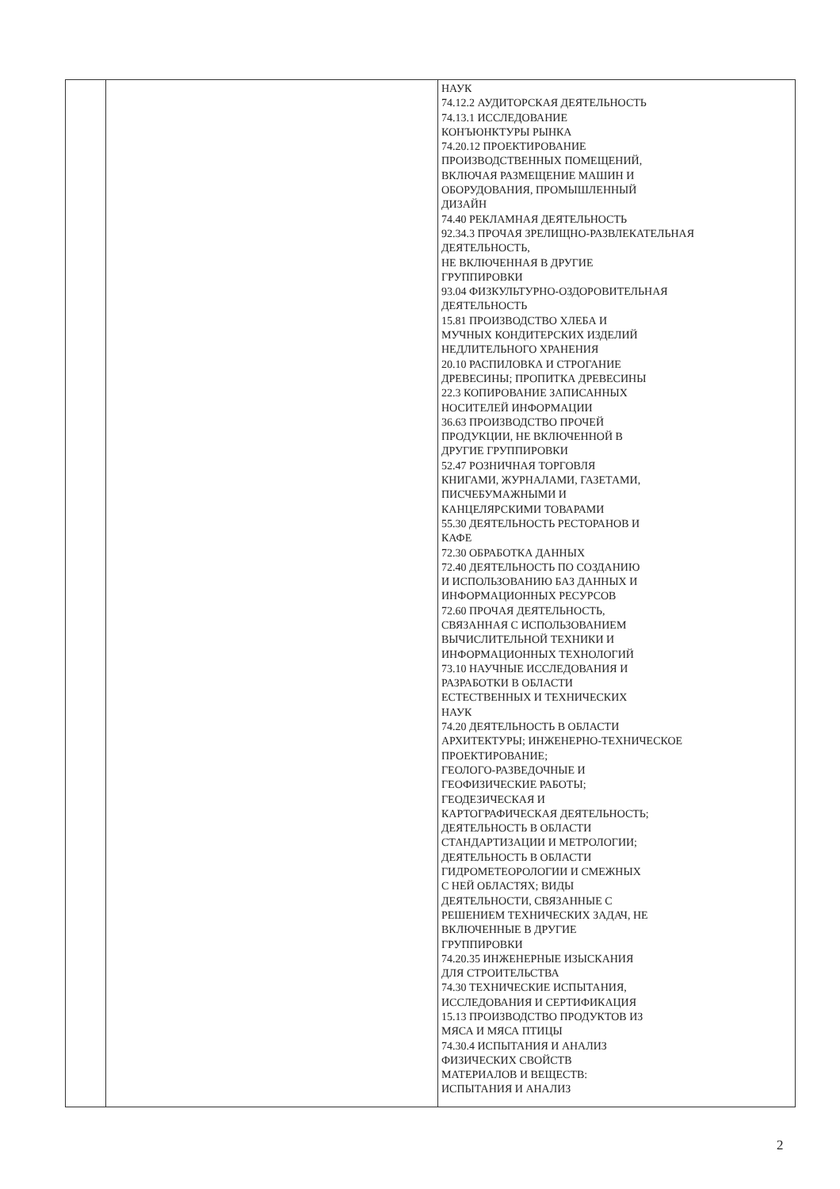| | | НАУК 74.12.2 АУДИТОРСКАЯ ДЕЯТЕЛЬНОСТЬ 74.13.1 ИССЛЕДОВАНИЕ КОНЪЮНКТУРЫ РЫНКА 74.20.12 ПРОЕКТИРОВАНИЕ ПРОИЗВОДСТВЕННЫХ ПОМЕЩЕНИЙ, ВКЛЮЧАЯ РАЗМЕЩЕНИЕ МАШИН И ОБОРУДОВАНИЯ, ПРОМЫШЛЕННЫЙ ДИЗАЙН 74.40 РЕКЛАМНАЯ ДЕЯТЕЛЬНОСТЬ 92.34.3 ПРОЧАЯ ЗРЕЛИЩНО-РАЗВЛЕКАТЕЛЬНАЯ ДЕЯТЕЛЬНОСТЬ, НЕ ВКЛЮЧЕННАЯ В ДРУГИЕ ГРУППИРОВКИ 93.04 ФИЗКУЛЬТУРНО-ОЗДОРОВИТЕЛЬНАЯ ДЕЯТЕЛЬНОСТЬ 15.81 ПРОИЗВОДСТВО ХЛЕБА И МУЧНЫХ КОНДИТЕРСКИХ ИЗДЕЛИЙ НЕДЛИТЕЛЬНОГО ХРАНЕНИЯ 20.10 РАСПИЛОВКА И СТРОГАНИЕ ДРЕВЕСИНЫ; ПРОПИТКА ДРЕВЕСИНЫ 22.3 КОПИРОВАНИЕ ЗАПИСАННЫХ НОСИТЕЛЕЙ ИНФОРМАЦИИ 36.63 ПРОИЗВОДСТВО ПРОЧЕЙ ПРОДУКЦИИ, НЕ ВКЛЮЧЕННОЙ В ДРУГИЕ ГРУППИРОВКИ 52.47 РОЗНИЧНАЯ ТОРГОВЛЯ КНИГАМИ, ЖУРНАЛАМИ, ГАЗЕТАМИ, ПИСЧЕБУМАЖНЫМИ И КАНЦЕЛЯРСКИМИ ТОВАРАМИ 55.30 ДЕЯТЕЛЬНОСТЬ РЕСТОРАНОВ И КАФЕ 72.30 ОБРАБОТКА ДАННЫХ 72.40 ДЕЯТЕЛЬНОСТЬ ПО СОЗДАНИЮ И ИСПОЛЬЗОВАНИЮ БАЗ ДАННЫХ И ИНФОРМАЦИОННЫХ РЕСУРСОВ 72.60 ПРОЧАЯ ДЕЯТЕЛЬНОСТЬ, СВЯЗАННАЯ С ИСПОЛЬЗОВАНИЕМ ВЫЧИСЛИТЕЛЬНОЙ ТЕХНИКИ И ИНФОРМАЦИОННЫХ ТЕХНОЛОГИЙ 73.10 НАУЧНЫЕ ИССЛЕДОВАНИЯ И РАЗРАБОТКИ В ОБЛАСТИ ЕСТЕСТВЕННЫХ И ТЕХНИЧЕСКИХ НАУК 74.20 ДЕЯТЕЛЬНОСТЬ В ОБЛАСТИ АРХИТЕКТУРЫ; ИНЖЕНЕРНО-ТЕХНИЧЕСКОЕ ПРОЕКТИРОВАНИЕ; ГЕОЛОГО-РАЗВЕДОЧНЫЕ И ГЕОФИЗИЧЕСКИЕ РАБОТЫ; ГЕОДЕЗИЧЕСКАЯ И КАРТОГРАФИЧЕСКАЯ ДЕЯТЕЛЬНОСТЬ; ДЕЯТЕЛЬНОСТЬ В ОБЛАСТИ СТАНДАРТИЗАЦИИ И МЕТРОЛОГИИ; ДЕЯТЕЛЬНОСТЬ В ОБЛАСТИ ГИДРОМЕТЕОРОЛОГИИ И СМЕЖНЫХ С НЕЙ ОБЛАСТЯХ; ВИДЫ ДЕЯТЕЛЬНОСТИ, СВЯЗАННЫЕ С РЕШЕНИЕМ ТЕХНИЧЕСКИХ ЗАДАЧ, НЕ ВКЛЮЧЕННЫЕ В ДРУГИЕ ГРУППИРОВКИ 74.20.35 ИНЖЕНЕРНЫЕ ИЗЫСКАНИЯ ДЛЯ СТРОИТЕЛЬСТВА 74.30 ТЕХНИЧЕСКИЕ ИСПЫТАНИЯ, ИССЛЕДОВАНИЯ И СЕРТИФИКАЦИЯ 15.13 ПРОИЗВОДСТВО ПРОДУКТОВ ИЗ МЯСА И МЯСА ПТИЦЫ 74.30.4 ИСПЫТАНИЯ И АНАЛИЗ ФИЗИЧЕСКИХ СВОЙСТВ МАТЕРИАЛОВ И ВЕЩЕСТВ: ИСПЫТАНИЯ И АНАЛИЗ |
2